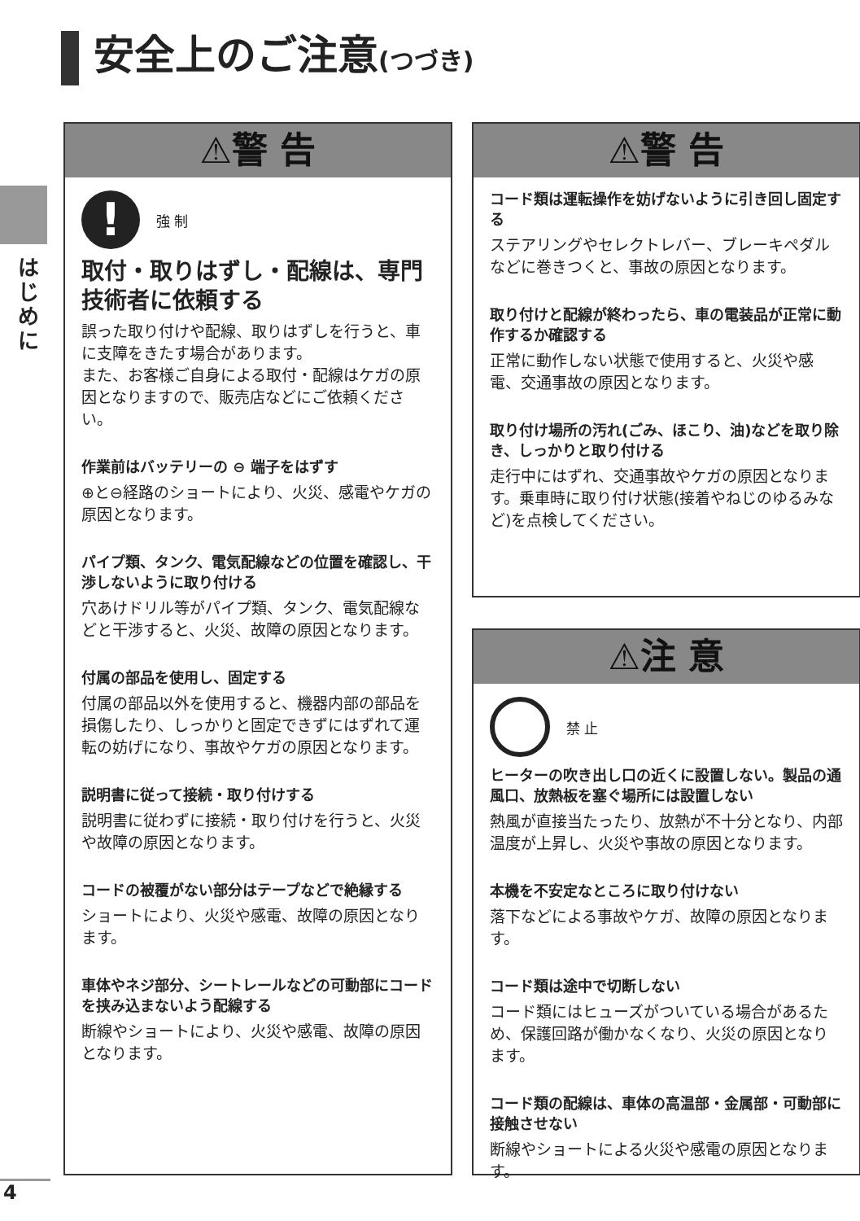安全上のご注意(つづき)
はじめに
⚠警 告
!
強 制
取付・取りはずし・配線は、専門技術者に依頼する
誤った取り付けや配線、取りはずしを行うと、車に支障をきたす場合があります。
また、お客様ご自身による取付・配線はケガの原因となりますので、販売店などにご依頼ください。
作業前はバッテリーの ⊖ 端子をはずす
⊕と⊖経路のショートにより、火災、感電やケガの原因となります。
パイプ類、タンク、電気配線などの位置を確認し、干渉しないように取り付ける
穴あけドリル等がパイプ類、タンク、電気配線などと干渉すると、火災、故障の原因となります。
付属の部品を使用し、固定する
付属の部品以外を使用すると、機器内部の部品を損傷したり、しっかりと固定できずにはずれて運転の妨げになり、事故やケガの原因となります。
説明書に従って接続・取り付けする
説明書に従わずに接続・取り付けを行うと、火災や故障の原因となります。
コードの被覆がない部分はテープなどで絶縁する
ショートにより、火災や感電、故障の原因となります。
車体やネジ部分、シートレールなどの可動部にコードを挟み込まないよう配線する
断線やショートにより、火災や感電、故障の原因となります。
⚠警 告
コード類は運転操作を妨げないように引き回し固定する
ステアリングやセレクトレバー、ブレーキペダルなどに巻きつくと、事故の原因となります。
取り付けと配線が終わったら、車の電装品が正常に動作するか確認する
正常に動作しない状態で使用すると、火災や感電、交通事故の原因となります。
取り付け場所の汚れ(ごみ、ほこり、油)などを取り除き、しっかりと取り付ける
走行中にはずれ、交通事故やケガの原因となります。乗車時に取り付け状態(接着やねじのゆるみなど)を点検してください。
⚠注 意
禁 止
ヒーターの吹き出し口の近くに設置しない。製品の通風口、放熱板を塞ぐ場所には設置しない
熱風が直接当たったり、放熱が不十分となり、内部温度が上昇し、火災や事故の原因となります。
本機を不安定なところに取り付けない
落下などによる事故やケガ、故障の原因となります。
コード類は途中で切断しない
コード類にはヒューズがついている場合があるため、保護回路が働かなくなり、火災の原因となります。
コード類の配線は、車体の高温部・金属部・可動部に接触させない
断線やショートによる火災や感電の原因となります。
4